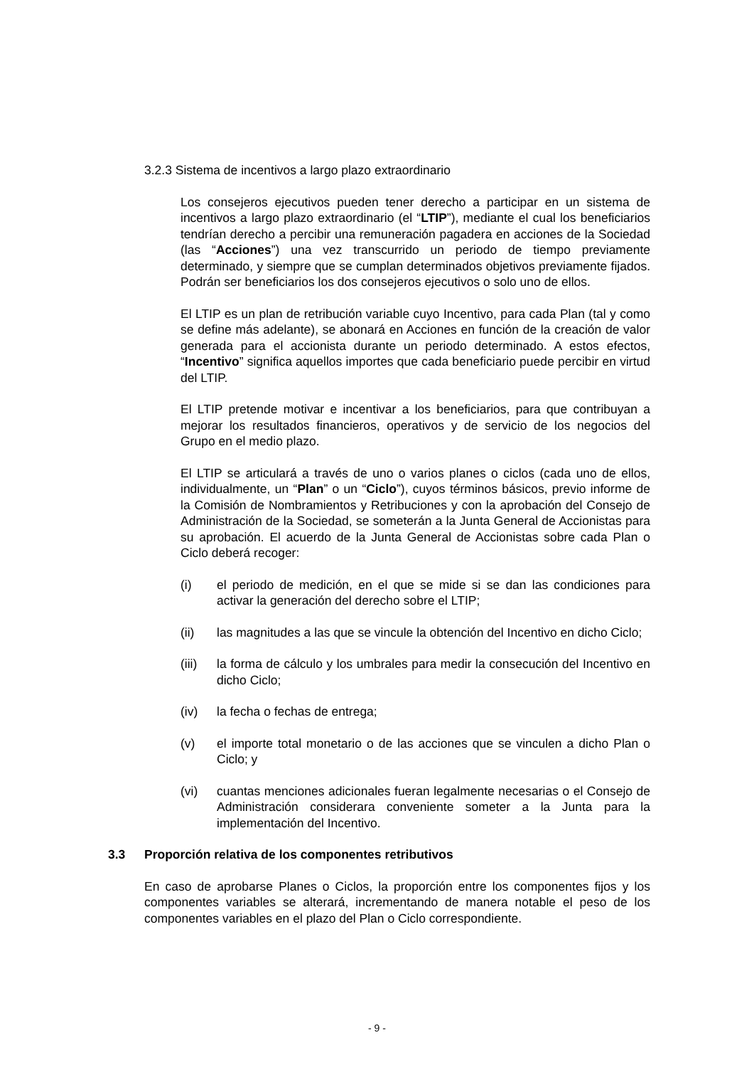3.2.3 Sistema de incentivos a largo plazo extraordinario
Los consejeros ejecutivos pueden tener derecho a participar en un sistema de incentivos a largo plazo extraordinario (el “LTIP”), mediante el cual los beneficiarios tendrían derecho a percibir una remuneración pagadera en acciones de la Sociedad (las “Acciones”) una vez transcurrido un periodo de tiempo previamente determinado, y siempre que se cumplan determinados objetivos previamente fijados. Podrán ser beneficiarios los dos consejeros ejecutivos o solo uno de ellos.
El LTIP es un plan de retribución variable cuyo Incentivo, para cada Plan (tal y como se define más adelante), se abonará en Acciones en función de la creación de valor generada para el accionista durante un periodo determinado. A estos efectos, “Incentivo” significa aquellos importes que cada beneficiario puede percibir en virtud del LTIP.
El LTIP pretende motivar e incentivar a los beneficiarios, para que contribuyan a mejorar los resultados financieros, operativos y de servicio de los negocios del Grupo en el medio plazo.
El LTIP se articulará a través de uno o varios planes o ciclos (cada uno de ellos, individualmente, un “Plan” o un “Ciclo”), cuyos términos básicos, previo informe de la Comisión de Nombramientos y Retribuciones y con la aprobación del Consejo de Administración de la Sociedad, se someterán a la Junta General de Accionistas para su aprobación. El acuerdo de la Junta General de Accionistas sobre cada Plan o Ciclo deberá recoger:
(i) el periodo de medición, en el que se mide si se dan las condiciones para activar la generación del derecho sobre el LTIP;
(ii) las magnitudes a las que se vincule la obtención del Incentivo en dicho Ciclo;
(iii) la forma de cálculo y los umbrales para medir la consecución del Incentivo en dicho Ciclo;
(iv) la fecha o fechas de entrega;
(v) el importe total monetario o de las acciones que se vinculen a dicho Plan o Ciclo; y
(vi) cuantas menciones adicionales fueran legalmente necesarias o el Consejo de Administración considerara conveniente someter a la Junta para la implementación del Incentivo.
3.3 Proporción relativa de los componentes retributivos
En caso de aprobarse Planes o Ciclos, la proporción entre los componentes fijos y los componentes variables se alterará, incrementando de manera notable el peso de los componentes variables en el plazo del Plan o Ciclo correspondiente.
- 9 -